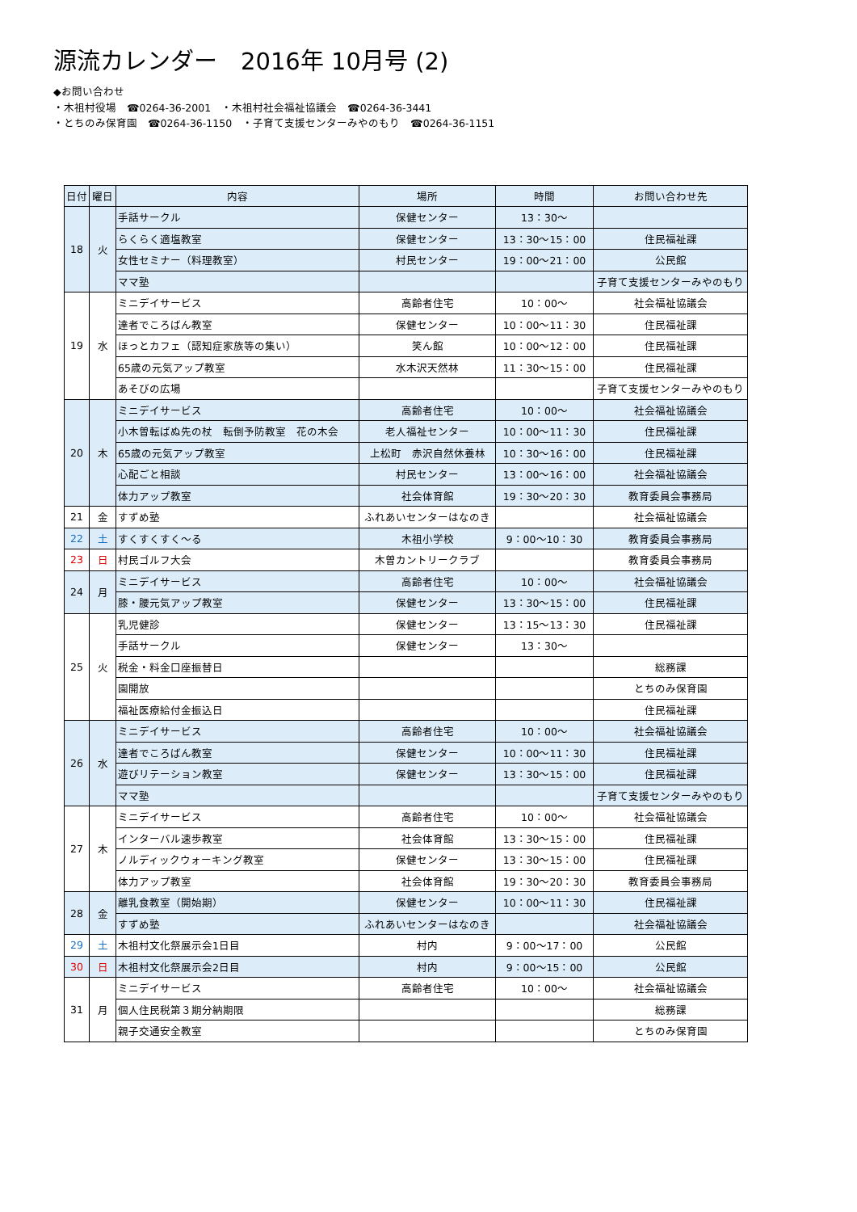源流カレンダー　2016年 10月号 (2)
◆お問い合わせ
・木祖村役場　☎0264-36-2001　・木祖村社会福祉協議会　☎0264-36-3441
・とちのみ保育園　☎0264-36-1150　・子育て支援センターみやのもり　☎0264-36-1151
| 日付 | 曜日 | 内容 | 場所 | 時間 | お問い合わせ先 |
| --- | --- | --- | --- | --- | --- |
| 18 | 火 | 手話サークル | 保健センター | 13：30～ | |
| | | らくらく適塩教室 | 保健センター | 13：30～15：00 | 住民福祉課 |
| | | 女性セミナー（料理教室） | 村民センター | 19：00～21：00 | 公民館 |
| | | ママ塾 | | | 子育て支援センターみやのもり |
| 19 | 水 | ミニデイサービス | 高齢者住宅 | 10：00～ | 社会福祉協議会 |
| | | 達者でころばん教室 | 保健センター | 10：00～11：30 | 住民福祉課 |
| | | ほっとカフェ（認知症家族等の集い） | 笑ん館 | 10：00～12：00 | 住民福祉課 |
| | | 65歳の元気アップ教室 | 水木沢天然林 | 11：30～15：00 | 住民福祉課 |
| | | あそびの広場 | | | 子育て支援センターみやのもり |
| 20 | 木 | ミニデイサービス | 高齢者住宅 | 10：00～ | 社会福祉協議会 |
| | | 小木曽転ばぬ先の杖 転倒予防教室 花の木会 | 老人福祉センター | 10：00～11：30 | 住民福祉課 |
| | | 65歳の元気アップ教室 | 上松町 赤沢自然休養林 | 10：30～16：00 | 住民福祉課 |
| | | 心配ごと相談 | 村民センター | 13：00～16：00 | 社会福祉協議会 |
| | | 体力アップ教室 | 社会体育館 | 19：30～20：30 | 教育委員会事務局 |
| 21 | 金 | すずめ塾 | ふれあいセンターはなのき | | 社会福祉協議会 |
| 22 | 土 | すくすくすく～る | 木祖小学校 | 9：00～10：30 | 教育委員会事務局 |
| 23 | 日 | 村民ゴルフ大会 | 木曽カントリークラブ | | 教育委員会事務局 |
| 24 | 月 | ミニデイサービス | 高齢者住宅 | 10：00～ | 社会福祉協議会 |
| | | 膝・腰元気アップ教室 | 保健センター | 13：30～15：00 | 住民福祉課 |
| 25 | 火 | 乳児健診 | 保健センター | 13：15～13：30 | 住民福祉課 |
| | | 手話サークル | 保健センター | 13：30～ | |
| | | 税金・料金口座振替日 | | | 総務課 |
| | | 園開放 | | | とちのみ保育園 |
| | | 福祉医療給付金振込日 | | | 住民福祉課 |
| 26 | 水 | ミニデイサービス | 高齢者住宅 | 10：00～ | 社会福祉協議会 |
| | | 達者でころばん教室 | 保健センター | 10：00～11：30 | 住民福祉課 |
| | | 遊びリテーション教室 | 保健センター | 13：30～15：00 | 住民福祉課 |
| | | ママ塾 | | | 子育て支援センターみやのもり |
| 27 | 木 | ミニデイサービス | 高齢者住宅 | 10：00～ | 社会福祉協議会 |
| | | インターバル速歩教室 | 社会体育館 | 13：30～15：00 | 住民福祉課 |
| | | ノルディックウォーキング教室 | 保健センター | 13：30～15：00 | 住民福祉課 |
| | | 体力アップ教室 | 社会体育館 | 19：30～20：30 | 教育委員会事務局 |
| 28 | 金 | 離乳食教室（開始期） | 保健センター | 10：00～11：30 | 住民福祉課 |
| | | すずめ塾 | ふれあいセンターはなのき | | 社会福祉協議会 |
| 29 | 土 | 木祖村文化祭展示会1日目 | 村内 | 9：00～17：00 | 公民館 |
| 30 | 日 | 木祖村文化祭展示会2日目 | 村内 | 9：00～15：00 | 公民館 |
| 31 | 月 | ミニデイサービス | 高齢者住宅 | 10：00～ | 社会福祉協議会 |
| | | 個人住民税第３期分納期限 | | | 総務課 |
| | | 親子交通安全教室 | | | とちのみ保育園 |